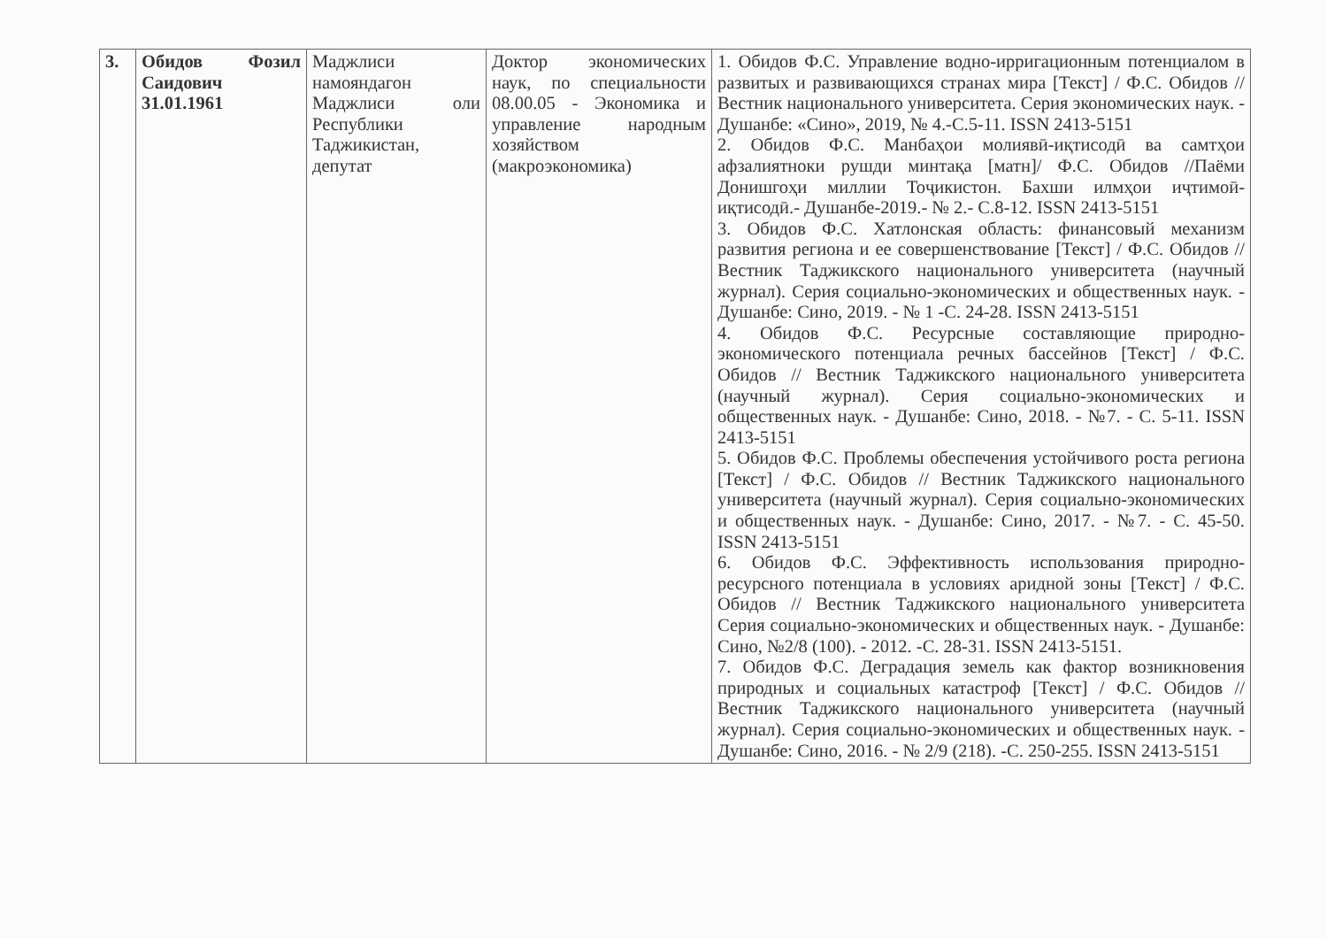| 3. | Обидов Фозил Саидович 31.01.1961 | Маджлиси намояндагон Маджлиси оли Республики Таджикистан, депутат | Доктор экономических наук, по специальности 08.00.05 - Экономика и управление народным хозяйством (макроэкономика) | 1. Обидов Ф.С. Управление водно-ирригационным потенциалом в развитых и развивающихся странах мира [Текст] / Ф.С. Обидов //Вестник национального университета. Серия экономических наук. - Душанбе: «Сино», 2019, № 4.-С.5-11. ISSN 2413-5151 2. Обидов Ф.С. Манбаҳои молиявӣ-иқтисодӣ ва самтҳои афзалиятноки рушди минтақа [матн]/ Ф.С. Обидов //Паёми Донишгоҳи миллии Тоҷикистон. Бахши илмҳои иҷтимоӣ-иқтисодӣ.- Душанбе-2019.- № 2.- С.8-12. ISSN 2413-5151 3. Обидов Ф.С. Хатлонская область: финансовый механизм развития региона и ее совершенствование [Текст] / Ф.С. Обидов //Вестник Таджикского национального университета (научный журнал). Серия социально-экономических и общественных наук. - Душанбе: Сино, 2019. - № 1 -С. 24-28. ISSN 2413-5151 4. Обидов Ф.С. Ресурсные составляющие природно-экономического потенциала речных бассейнов [Текст] / Ф.С. Обидов // Вестник Таджикского национального университета (научный журнал). Серия социально-экономических и общественных наук. - Душанбе: Сино, 2018. - №7. - С. 5-11. ISSN 2413-5151 5. Обидов Ф.С. Проблемы обеспечения устойчивого роста региона [Текст] / Ф.С. Обидов // Вестник Таджикского национального университета (научный журнал). Серия социально-экономических и общественных наук. - Душанбе: Сино, 2017. - №7. - С. 45-50. ISSN 2413-5151 6. Обидов Ф.С. Эффективность использования природно-ресурсного потенциала в условиях аридной зоны [Текст] / Ф.С. Обидов // Вестник Таджикского национального университета Серия социально-экономических и общественных наук. - Душанбе: Сино, №2/8 (100). - 2012. -С. 28-31. ISSN 2413-5151. 7. Обидов Ф.С. Деградация земель как фактор возникновения природных и социальных катастроф [Текст] / Ф.С. Обидов //Вестник Таджикского национального университета (научный журнал). Серия социально-экономических и общественных наук. - Душанбе: Сино, 2016. - № 2/9 (218). -С. 250-255. ISSN 2413-5151 |